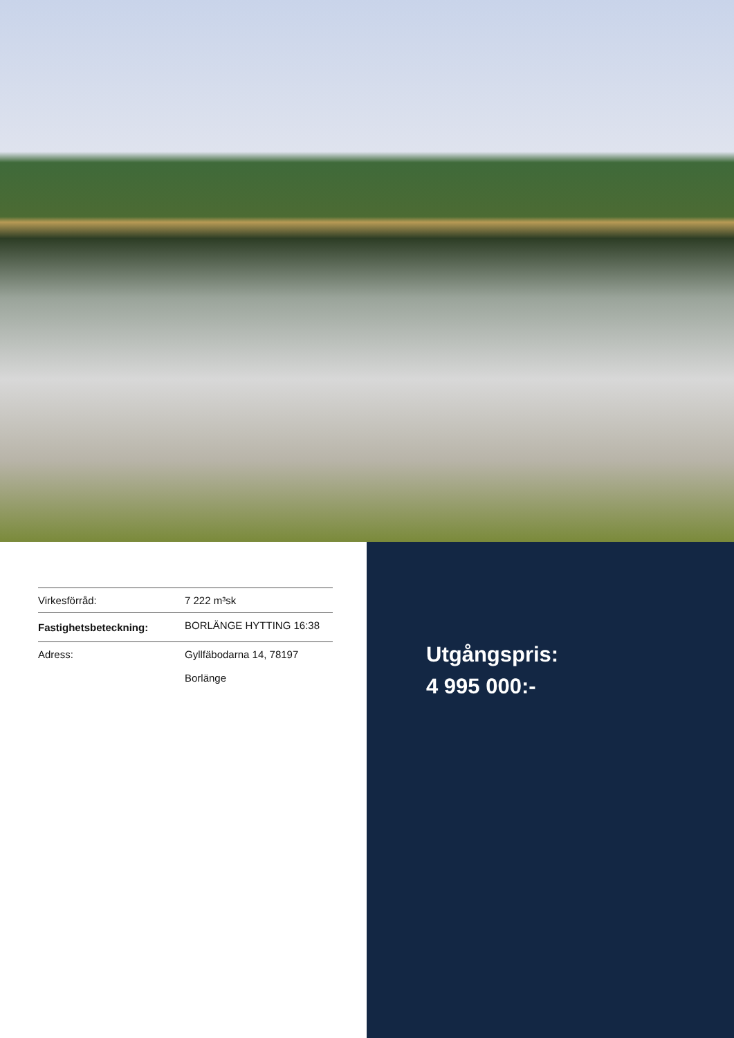| Virkesförråd: | 7 222 m³sk |
| Fastighetsbeteckning: | BORLÄNGE HYTTING 16:38 |
| Adress: | Gyllfäbodarna 14, 78197 Borlänge |
Utgångspris:
4 995 000:-